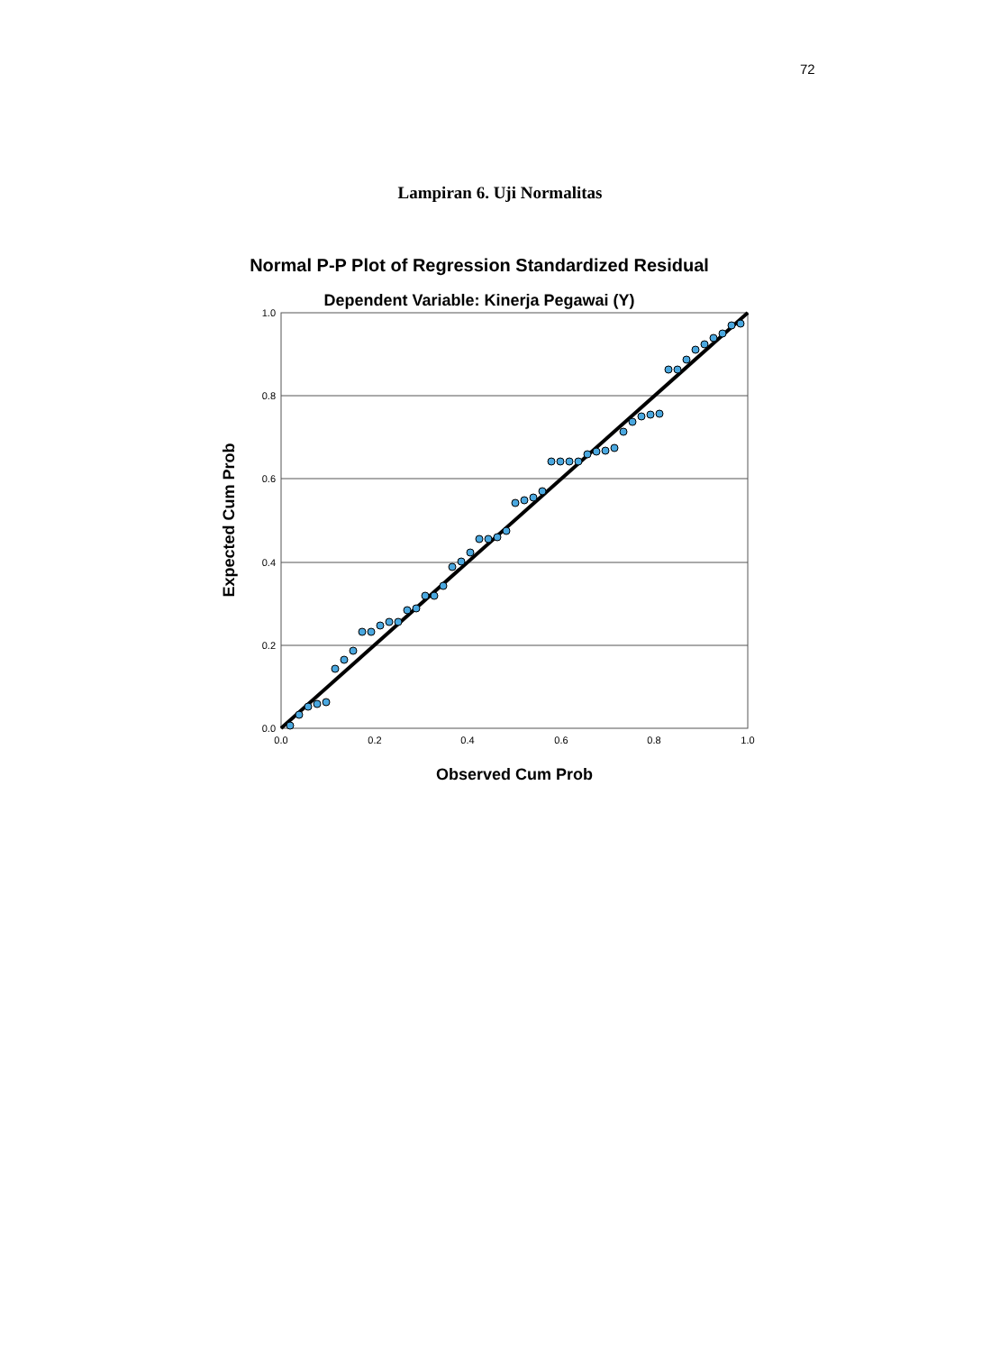72
Lampiran 6. Uji Normalitas
Normal P-P Plot of Regression Standardized Residual
Dependent Variable: Kinerja Pegawai (Y)
1.0
0.8
0.6
0.4
0.2
0.0
0.0
0.2
0.4
0.6
0.8
1.0
Observed Cum Prob
Expected Cum Prob